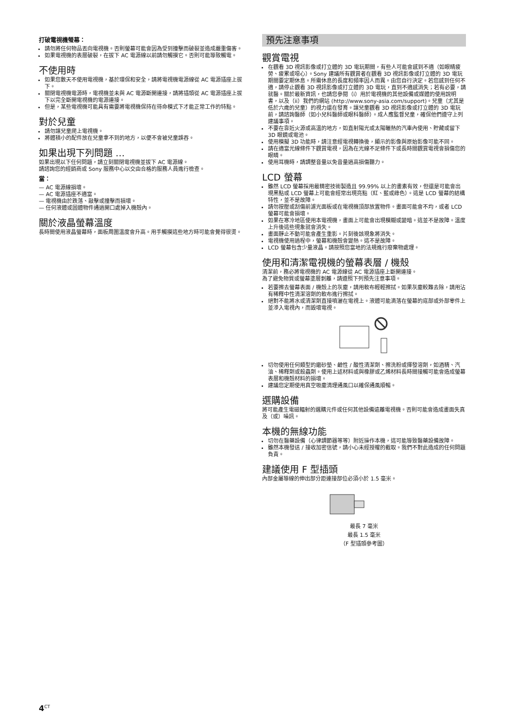打破電視機螢幕：
請勿將任何物品丟向電視機。否則螢幕可能會因為受到撞擊而破裂並造成嚴重傷害。
如果電視機的表層破裂，在拔下 AC 電源線以前請勿觸摸它。否則可能導致觸電。
不使用時
如果您數天不使用電視機，基於環保和安全，請將電視機電源線從 AC 電源插座上拔下。
關閉電視機電源時，電視機並未與 AC 電源斷開連接，請將插頭從 AC 電源插座上拔下以完全斷開電視機的電源連接。
但是，某些電視機可能具有需要將電視機保持在待命模式下才能正常工作的特點。
對於兒童
請勿讓兒童爬上電視機。
將體積小的配件放在兒童拿不到的地方，以便不會被兒童誤吞。
如果出現下列問題 …
如果出現以下任何問題，請立刻關閉電視機並拔下 AC 電源線。
請諮詢您的經銷商或 Sony 服務中心以交由合格的服務人員進行檢查。
當：
— AC 電源線損壞。
— AC 電源插座不適當。
— 電視機由於跌落、敲擊或撞擊而損壞。
— 任何液體或固體物件通過開口處掉入機殼內。
關於液晶螢幕溫度
長時間使用液晶螢幕時，面板周圍溫度會升高。用手觸摸這些地方時可能會覺得很燙。
預先注意事項
觀賞電視
在觀看 3D 視訊影像或打立體的 3D 電玩期間，有些人可能會感到不適（如眼睛疲勞、疲累或噁心）。Sony 建議所有觀賞者在觀看 3D 視訊影像或打立體的 3D 電玩期間要定期休息。所需休息的長度和頻率因人而異。由您自行決定。若您感到任何不適，請停止觀看 3D 視訊影像或打立體的 3D 電玩，直到不適感消失；若有必要，請就醫。關於最新資訊，也請您參閱（i）用於電視機的其他設備或媒體的使用說明書，以及（ii）我們的網站 (http://www.sony-asia.com/support)。兒童（尤其是低於六歲的兒童）的視力還在發育。讓兒童觀看 3D 視訊影像或打立體的 3D 電玩前，請諮詢醫師（如小兒科醫師或眼科醫師）。成人應監督兒童，確保他們遵守上列建議事項。
不要在靠近火源或高溫的地方，如直射陽光或太陽曬熱的汽車內使用、貯藏或留下 3D 眼鏡或電池。
使用模擬 3D 功能時，請注意經電視轉換後，顯示的影像與原始影像可能不同。
請在適當光線條件下觀賞電視，因為在光線不足條件下或長時間觀賞電視會損傷您的眼睛。
使用耳機時，請調整音量以免音量過高損傷聽力。
LCD 螢幕
雖然 LCD 螢幕採用最精密技術製造且 99.99% 以上的畫素有效，但還是可能會出現黑點或 LCD 螢幕上可能會經常出現亮點（紅、藍或綠色）。這是 LCD 螢幕的結構特性，並不是故障。
請勿按壓或刮傷前濾光面板或在電視機頂部放置物件。畫面可能會不均，或者 LCD 螢幕可能會損壞。
如果在寒冷地區使用本電視機，畫面上可能會出現模糊或變暗。這並不是故障。溫度上升後這些現象就會消失。
畫面靜止不動可能會產生重影。片刻後該現象將消失。
電視機使用過程中，螢幕和機殼會變熱。這不是故障。
LCD 螢幕包含少量液晶。請按照您當地的法規進行廢棄物處理。
使用和清潔電視機的螢幕表層 / 機殼
清潔前，務必將電視機的 AC 電源線從 AC 電源插座上斷開連接。
為了避免物質或螢幕塗層剝離，請遵照下列預先注意事項。
若要擦去螢幕表面 / 機殼上的灰塵，請用軟布輕輕擦拭。如果灰塵較難去除，請用沾有稀釋中性清潔溶劑的軟布進行擦拭。
絕對不能將水或清潔劑直接噴灑在電視上。液體可能滴落在螢幕的底部或外部零件上並滲入電視內，而毀壞電視。
切勿使用任何類型的磨砂墊、鹼性 / 酸性清潔劑、擦洗粉或揮發溶劑，如酒精、汽油、稀釋劑或殺蟲劑。使用上述材料或與橡膠或乙烯材料長時間接觸可能會造成螢幕表層和機殼材料的損壞。
建議您定期使用真空吸塵清理通風口以確保通風順暢。
選購設備
將可能產生電磁輻射的選購元件或任何其他設備遠離電視機。否則可能會造成畫面失真及（或）噪訊。
本機的無線功能
切勿在醫藥設備（心律調節器等等）附近操作本機，這可能導致醫藥設備故障。
雖然本機發送 / 接收加密信號，請小心未經授權的截取。我們不對此造成的任何問題負責。
建議使用 F 型插頭
內部金屬導線的伸出部分距連接部位必須小於 1.5 毫米。
最長 7 毫米
最長 1.5 毫米
（F 型插頭參考圖）
4<sup>CT</sup>